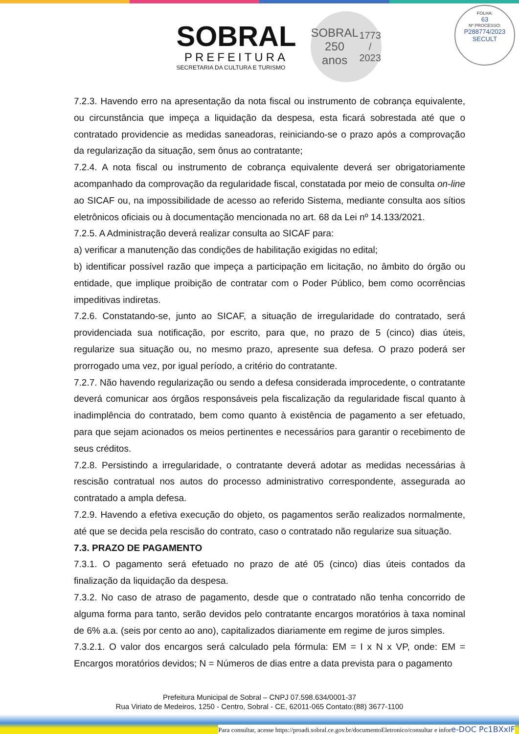SOBRAL
PREFEITURA
SECRETARIA DA CULTURA E TURISMO
SOBRAL
250
anos
1773 / 2023
FOLHA:
63
Nº PROCESSO:
P288774/2023
SECULT
7.2.3. Havendo erro na apresentação da nota fiscal ou instrumento de cobrança equivalente, ou circunstância que impeça a liquidação da despesa, esta ficará sobrestada até que o contratado providencie as medidas saneadoras, reiniciando-se o prazo após a comprovação da regularização da situação, sem ônus ao contratante;
7.2.4. A nota fiscal ou instrumento de cobrança equivalente deverá ser obrigatoriamente acompanhado da comprovação da regularidade fiscal, constatada por meio de consulta on-line ao SICAF ou, na impossibilidade de acesso ao referido Sistema, mediante consulta aos sítios eletrônicos oficiais ou à documentação mencionada no art. 68 da Lei nº 14.133/2021.
7.2.5. A Administração deverá realizar consulta ao SICAF para:
a) verificar a manutenção das condições de habilitação exigidas no edital;
b) identificar possível razão que impeça a participação em licitação, no âmbito do órgão ou entidade, que implique proibição de contratar com o Poder Público, bem como ocorrências impeditivas indiretas.
7.2.6. Constatando-se, junto ao SICAF, a situação de irregularidade do contratado, será providenciada sua notificação, por escrito, para que, no prazo de 5 (cinco) dias úteis, regularize sua situação ou, no mesmo prazo, apresente sua defesa. O prazo poderá ser prorrogado uma vez, por igual período, a critério do contratante.
7.2.7. Não havendo regularização ou sendo a defesa considerada improcedente, o contratante deverá comunicar aos órgãos responsáveis pela fiscalização da regularidade fiscal quanto à inadimplência do contratado, bem como quanto à existência de pagamento a ser efetuado, para que sejam acionados os meios pertinentes e necessários para garantir o recebimento de seus créditos.
7.2.8. Persistindo a irregularidade, o contratante deverá adotar as medidas necessárias à rescisão contratual nos autos do processo administrativo correspondente, assegurada ao contratado a ampla defesa.
7.2.9. Havendo a efetiva execução do objeto, os pagamentos serão realizados normalmente, até que se decida pela rescisão do contrato, caso o contratado não regularize sua situação.
7.3. PRAZO DE PAGAMENTO
7.3.1. O pagamento será efetuado no prazo de até 05 (cinco) dias úteis contados da finalização da liquidação da despesa.
7.3.2. No caso de atraso de pagamento, desde que o contratado não tenha concorrido de alguma forma para tanto, serão devidos pelo contratante encargos moratórios à taxa nominal de 6% a.a. (seis por cento ao ano), capitalizados diariamente em regime de juros simples.
7.3.2.1. O valor dos encargos será calculado pela fórmula: EM = I x N x VP, onde: EM = Encargos moratórios devidos; N = Números de dias entre a data prevista para o pagamento
Prefeitura Municipal de Sobral – CNPJ 07.598.634/0001-37
Rua Viriato de Medeiros, 1250 - Centro, Sobral - CE, 62011-065 Contato:(88) 3677-1100
Para consultar, acesse https://proadi.sobral.ce.gov.br/documentoEletronico/consultar e infore-DOC Pc1BXxIF